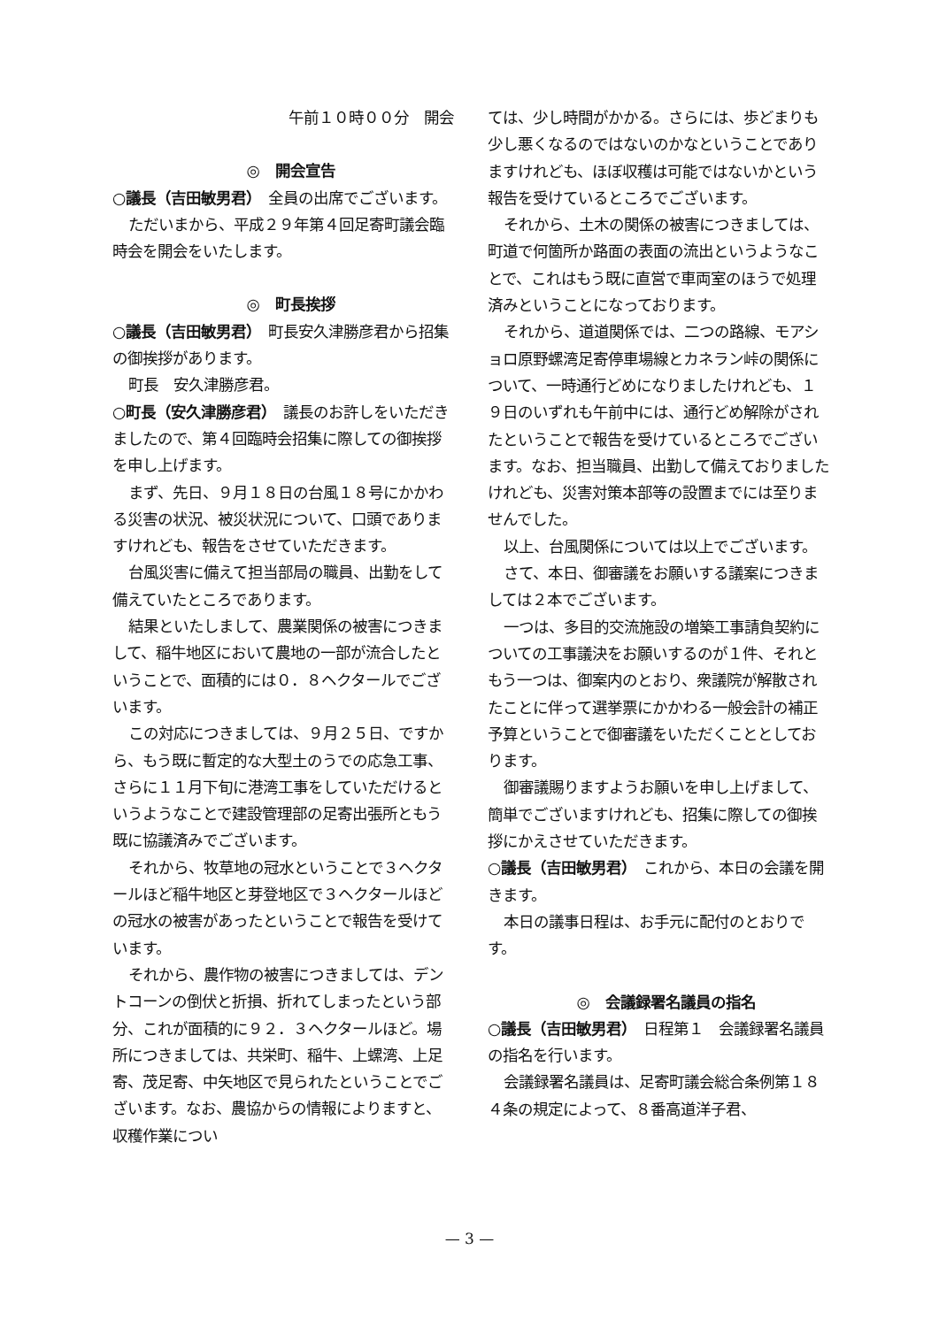午前１０時００分　開会
◎　開会宣告
○議長（吉田敏男君）　全員の出席でございます。
ただいまから、平成２９年第４回足寄町議会臨時会を開会をいたします。
◎　町長挨拶
○議長（吉田敏男君）　町長安久津勝彦君から招集の御挨拶があります。
町長　安久津勝彦君。
○町長（安久津勝彦君）　議長のお許しをいただきましたので、第４回臨時会招集に際しての御挨拶を申し上げます。
まず、先日、９月１８日の台風１８号にかかわる災害の状況、被災状況について、口頭でありますけれども、報告をさせていただきます。
台風災害に備えて担当部局の職員、出勤をして備えていたところであります。
結果といたしまして、農業関係の被害につきまして、稲牛地区において農地の一部が流合したということで、面積的には０．８ヘクタールでございます。
この対応につきましては、９月２５日、ですから、もう既に暫定的な大型土のうでの応急工事、さらに１１月下旬に港湾工事をしていただけるというようなことで建設管理部の足寄出張所ともう既に協議済みでございます。
それから、牧草地の冠水ということで３ヘクタールほど稲牛地区と芽登地区で３ヘクタールほどの冠水の被害があったということで報告を受けています。
それから、農作物の被害につきましては、デントコーンの倒伏と折損、折れてしまったという部分、これが面積的に９２．３ヘクタールほど。場所につきましては、共栄町、稲牛、上螺湾、上足寄、茂足寄、中矢地区で見られたということでございます。なお、農協からの情報によりますと、収穫作業につい
ては、少し時間がかかる。さらには、歩どまりも少し悪くなるのではないのかなということでありますけれども、ほぼ収穫は可能ではないかという報告を受けているところでございます。
それから、土木の関係の被害につきましては、町道で何箇所か路面の表面の流出というようなことで、これはもう既に直営で車両室のほうで処理済みということになっております。
それから、道道関係では、二つの路線、モアショロ原野螺湾足寄停車場線とカネラン峠の関係について、一時通行どめになりましたけれども、１９日のいずれも午前中には、通行どめ解除がされたということで報告を受けているところでございます。なお、担当職員、出勤して備えておりましたけれども、災害対策本部等の設置までには至りませんでした。
以上、台風関係については以上でございます。
さて、本日、御審議をお願いする議案につきましては２本でございます。
一つは、多目的交流施設の増築工事請負契約についての工事議決をお願いするのが１件、それともう一つは、御案内のとおり、衆議院が解散されたことに伴って選挙票にかかわる一般会計の補正予算ということで御審議をいただくこととしております。
御審議賜りますようお願いを申し上げまして、簡単でございますけれども、招集に際しての御挨拶にかえさせていただきます。
○議長（吉田敏男君）　これから、本日の会議を開きます。
本日の議事日程は、お手元に配付のとおりです。
◎　会議録署名議員の指名
○議長（吉田敏男君）　日程第１　会議録署名議員の指名を行います。
会議録署名議員は、足寄町議会総合条例第１８４条の規定によって、８番高道洋子君、
— 3 —